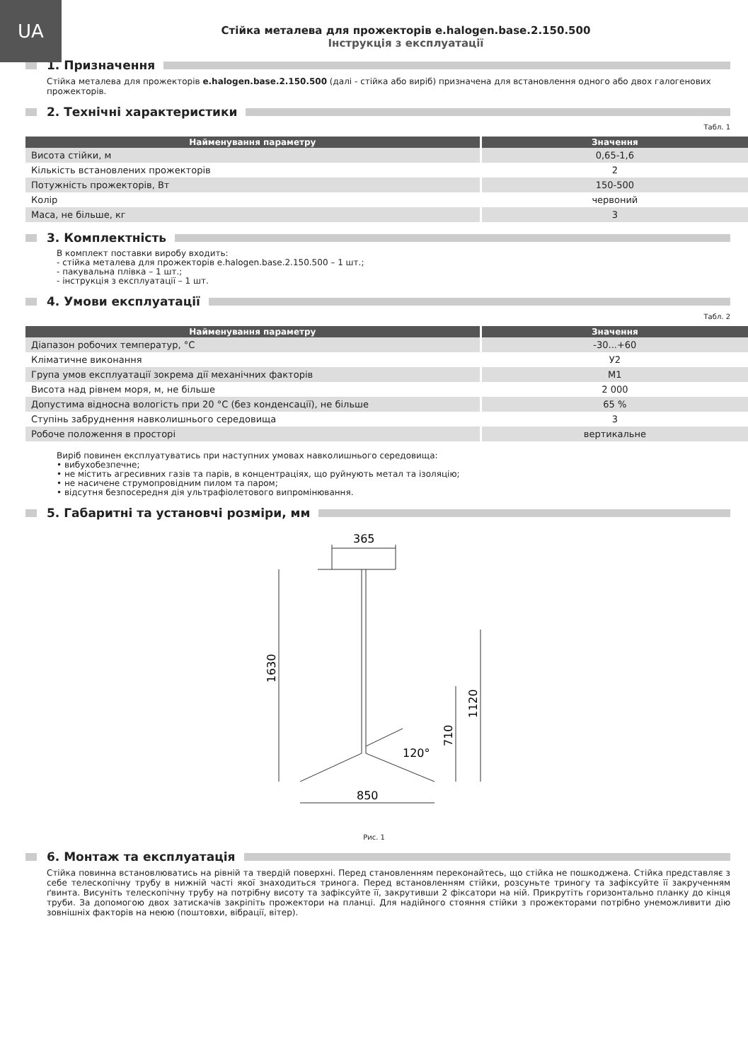UA
Стійка металева для прожекторів e.halogen.base.2.150.500
Інструкція з експлуатації
1. Призначення
Стійка металева для прожекторів e.halogen.base.2.150.500 (далі - стійка або виріб) призначена для встановлення одного або двох галогенових прожекторів.
2. Технічні характеристики
Табл. 1
| Найменування параметру | Значення |
| --- | --- |
| Висота стійки, м | 0,65-1,6 |
| Кількість встановлених прожекторів | 2 |
| Потужність прожекторів, Вт | 150-500 |
| Колір | червоний |
| Маса, не більше, кг | 3 |
3. Комплектність
В комплект поставки виробу входить:
- стійка металева для прожекторів e.halogen.base.2.150.500 – 1 шт.;
- пакувальна плівка – 1 шт.;
- інструкція з експлуатації – 1 шт.
4. Умови експлуатації
Табл. 2
| Найменування параметру | Значення |
| --- | --- |
| Діапазон робочих температур, °С | -30...+60 |
| Кліматичне виконання | У2 |
| Група умов експлуатації зокрема дії механічних факторів | М1 |
| Висота над рівнем моря, м, не більше | 2 000 |
| Допустима відносна вологість при 20 °С (без конденсації), не більше | 65 % |
| Ступінь забруднення навколишнього середовища | 3 |
| Робоче положення в просторі | вертикальне |
Виріб повинен експлуатуватись при наступних умовах навколишнього середовища:
• вибухобезпечне;
• не містить агресивних газів та парів, в концентраціях, що руйнують метал та ізоляцію;
• не насичене струмопровідним пилом та паром;
• відсутня безпосередня дія ультрафіолетового випромінювання.
5. Габаритні та установчі розміри, мм
365
1630
1120
710
120°
850
Рис. 1
6. Монтаж та експлуатація
Стійка повинна встановлюватись на рівній та твердій поверхні. Перед становленням переконайтесь, що стійка не пошкоджена. Стійка представляє з себе телескопічну трубу в нижній часті якої знаходиться тринога. Перед встановленням стійки, розсуньте триногу та зафіксуйте її закрученням ґвинта. Висуніть телескопічну трубу на потрібну висоту та зафіксуйте її, закрутивши 2 фіксатори на ній. Прикрутіть горизонтально планку до кінця труби. За допомогою двох затискачів закріпіть прожектори на планці. Для надійного стояння стійки з прожекторами потрібно унеможливити дію зовнішніх факторів на неюю (поштовхи, вібрації, вітер).